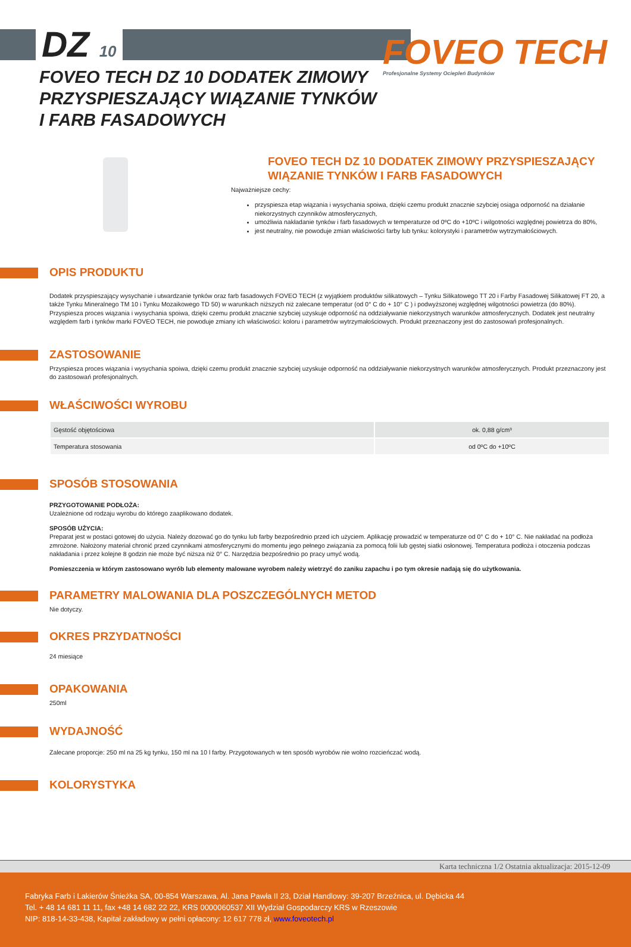DZ 10
FOVEO TECH
Profesjonalne Systemy Ociepleń Budynków
FOVEO TECH DZ 10 DODATEK ZIMOWY
PRZYSPIESZAJĄCY WIĄZANIE TYNKÓW
I FARB FASADOWYCH
FOVEO TECH DZ 10 DODATEK ZIMOWY PRZYSPIESZAJĄCY WIĄZANIE TYNKÓW I FARB FASADOWYCH
Najważniejsze cechy:
przyspiesza etap wiązania i wysychania spoiwa, dzięki czemu produkt znacznie szybciej osiąga odporność na działanie niekorzystnych czynników atmosferycznych,
umożliwia nakładanie tynków i farb fasadowych w temperaturze od 0ºC do +10ºC i wilgotności względnej powietrza do 80%,
jest neutralny, nie powoduje zmian właściwości farby lub tynku: kolorystyki i parametrów wytrzymałościowych.
OPIS PRODUKTU
Dodatek przyspieszający wysychanie i utwardzanie tynków oraz farb fasadowych FOVEO TECH (z wyjątkiem produktów silikatowych – Tynku Silikatowego TT 20 i Farby Fasadowej Silikatowej FT 20, a także Tynku Mineralnego TM 10 i Tynku Mozaikowego TD 50) w warunkach niższych niż zalecane temperatur (od 0° C do + 10° C ) i podwyższonej względnej wilgotności powietrza (do 80%). Przyspiesza proces wiązania i wysychania spoiwa, dzięki czemu produkt znacznie szybciej uzyskuje odporność na oddziaływanie niekorzystnych warunków atmosferycznych. Dodatek jest neutralny względem farb i tynków marki FOVEO TECH, nie powoduje zmiany ich właściwości: koloru i parametrów wytrzymałościowych. Produkt przeznaczony jest do zastosowań profesjonalnych.
ZASTOSOWANIE
Przyspiesza proces wiązania i wysychania spoiwa, dzięki czemu produkt znacznie szybciej uzyskuje odporność na oddziaływanie niekorzystnych warunków atmosferycznych. Produkt przeznaczony jest do zastosowań profesjonalnych.
WŁAŚCIWOŚCI WYROBU
| Gęstość objętościowa | ok. 0,88 g/cm³ |
| Temperatura stosowania | od 0ºC do +10ºC |
SPOSÓB STOSOWANIA
PRZYGOTOWANIE PODŁOŻA:
Uzależnione od rodzaju wyrobu do którego zaaplikowano dodatek.
SPOSÓB UŻYCIA:
Preparat jest w postaci gotowej do użycia. Należy dozować go do tynku lub farby bezpośrednio przed ich użyciem. Aplikację prowadzić w temperaturze od 0° C do + 10° C. Nie nakładać na podłoża zmrożone. Nałożony materiał chronić przed czynnikami atmosferycznymi do momentu jego pełnego związania za pomocą folii lub gęstej siatki osłonowej. Temperatura podłoża i otoczenia podczas nakładania i przez kolejne 8 godzin nie może być niższa niż 0° C. Narzędzia bezpośrednio po pracy umyć wodą.
Pomieszczenia w którym zastosowano wyrób lub elementy malowane wyrobem należy wietrzyć do zaniku zapachu i po tym okresie nadają się do użytkowania.
PARAMETRY MALOWANIA DLA POSZCZEGÓLNYCH METOD
Nie dotyczy.
OKRES PRZYDATNOŚCI
24 miesiące
OPAKOWANIA
250ml
WYDAJNOŚĆ
Zalecane proporcje: 250 ml na 25 kg tynku, 150 ml na 10 l farby. Przygotowanych w ten sposób wyrobów nie wolno rozcieńczać wodą.
KOLORYSTYKA
Karta techniczna 1/2 Ostatnia aktualizacja: 2015-12-09
Fabryka Farb i Lakierów Śnieżka SA, 00-854 Warszawa, Al. Jana Pawła II 23, Dział Handlowy: 39-207 Brzeźnica, ul. Dębicka 44
Tel. + 48 14 681 11 11, fax +48 14 682 22 22, KRS 0000060537 XII Wydział Gospodarczy KRS w Rzeszowie
NIP: 818-14-33-438, Kapitał zakładowy w pełni opłacony: 12 617 778 zł, www.foveotech.pl